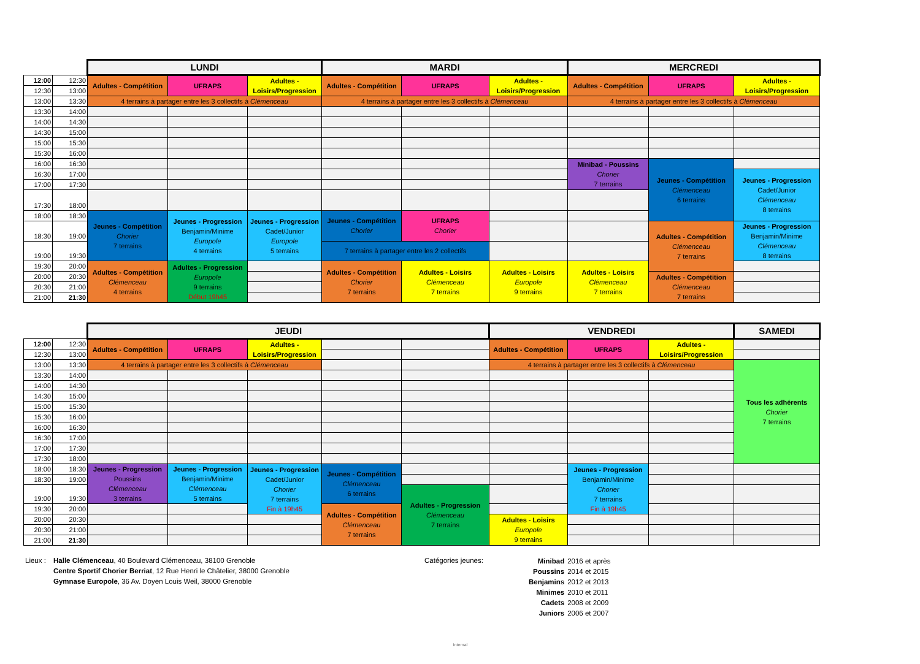| | | LUNDI | | | MARDI | | | MERCREDI | | |
| 12:00 | 12:30 | Adultes - Compétition | UFRAPS | Adultes - Loisirs/Progression | Adultes - Compétition | UFRAPS | Adultes - Loisirs/Progression | Adultes - Compétition | UFRAPS | Adultes - Loisirs/Progression |
| 12:30 | 13:00 | | | | | | | | | |
| 13:00 | 13:30 | 4 terrains à partager entre les 3 collectifs à Clémenceau | | | 4 terrains à partager entre les 3 collectifs à Clémenceau | | | 4 terrains à partager entre les 3 collectifs à Clémenceau | | |
| 13:30 | 14:00 | | | | | | | | | |
| 14:00 | 14:30 | | | | | | | | | |
| 14:30 | 15:00 | | | | | | | | | |
| 15:00 | 15:30 | | | | | | | | | |
| 15:30 | 16:00 | | | | | | | | | |
| 16:00 | 16:30 | | | | | | | Minibad - Poussins Chorier 7 terrains | Jeunes - Compétition Clémenceau 6 terrains | |
| 16:30 | 17:00 | | | | | | | | | Jeunes - Progression Cadet/Junior Clémenceau 8 terrains |
| 17:00 | 17:30 | | | | | | | | | |
| 17:30 | 18:00 | | | | | | | | | |
| 18:00 | 18:30 | Jeunes - Compétition Chorier 7 terrains | Jeunes - Progression Benjamin/Minime Europole 4 terrains | Jeunes - Progression Cadet/Junior Europole 5 terrains | Jeunes - Compétition Chorier | UFRAPS Chorier | | | | |
| 18:30 | 19:00 | | | | | | | | Adultes - Compétition Clémenceau 7 terrains | Jeunes - Progression Benjamin/Minime Clémenceau 8 terrains |
| 19:00 | 19:30 | | | | 7 terrains à partager entre les 2 collectifs | | | | | |
| 19:30 | 20:00 | Adultes - Compétition Clémenceau 4 terrains | Adultes - Progression Europole 9 terrains Début 19h45 | | Adultes - Compétition Chorier 7 terrains | Adultes - Loisirs Clémenceau 7 terrains | Adultes - Loisirs Europole 9 terrains | Adultes - Loisirs Clémenceau 7 terrains | | |
| 20:00 | 20:30 | | | | | | | | Adultes - Compétition Clémenceau 7 terrains | |
| 20:30 | 21:00 | | | | | | | | | |
| 21:00 | 21:30 | | | | | | | | | |
| | | JEUDI | | | | | VENDREDI | | | SAMEDI |
| 12:00 | 12:30 | Adultes - Compétition | UFRAPS | Adultes - Loisirs/Progression | | | Adultes - Compétition | UFRAPS | Adultes - Loisirs/Progression | |
| 12:30 | 13:00 | | | | | | | | | |
| 13:00 | 13:30 | 4 terrains à partager entre les 3 collectifs à Clémenceau | | | | | 4 terrains à partager entre les 3 collectifs à Clémenceau | | | Tous les adhérents Chorier 7 terrains |
| 13:30 | 14:00 | | | | | | | | | |
| 14:00 | 14:30 | | | | | | | | | |
| 14:30 | 15:00 | | | | | | | | | |
| 15:00 | 15:30 | | | | | | | | | |
| 15:30 | 16:00 | | | | | | | | | |
| 16:00 | 16:30 | | | | | | | | | |
| 16:30 | 17:00 | | | | | | | | | |
| 17:00 | 17:30 | | | | | | | | | |
| 17:30 | 18:00 | | | | | | | | | |
| 18:00 | 18:30 | Jeunes - Progression Poussins Clémenceau 3 terrains | Jeunes - Progression Benjamin/Minime Clémenceau 5 terrains | Jeunes - Progression Cadet/Junior Chorier 7 terrains Fin à 19h45 | Jeunes - Compétition Clémenceau 6 terrains | | | Jeunes - Progression Benjamin/Minime Chorier 7 terrains Fin à 19h45 | | |
| 18:30 | 19:00 | | | | | | | | | |
| 19:00 | 19:30 | | | | | Adultes - Progression Clémenceau 7 terrains | | | | |
| 19:30 | 20:00 | | | | Adultes - Compétition Clémenceau 7 terrains | | | | | |
| 20:00 | 20:30 | | | | | | Adultes - Loisirs Europole 9 terrains | | | |
| 20:30 | 21:00 | | | | | | | | | |
| 21:00 | 21:30 | | | | | | | | | |
Lieux :
Halle Clémenceau, 40 Boulevard Clémenceau, 38100 Grenoble
Centre Sportif Chorier Berriat, 12 Rue Henri le Châtelier, 38000 Grenoble
Gymnase Europole, 36 Av. Doyen Louis Weil, 38000 Grenoble
Catégories jeunes:
| Minibad | 2016 et après |
| Poussins | 2014 et 2015 |
| Benjamins | 2012 et 2013 |
| Minimes | 2010 et 2011 |
| Cadets | 2008 et 2009 |
| Juniors | 2006 et 2007 |
Internal